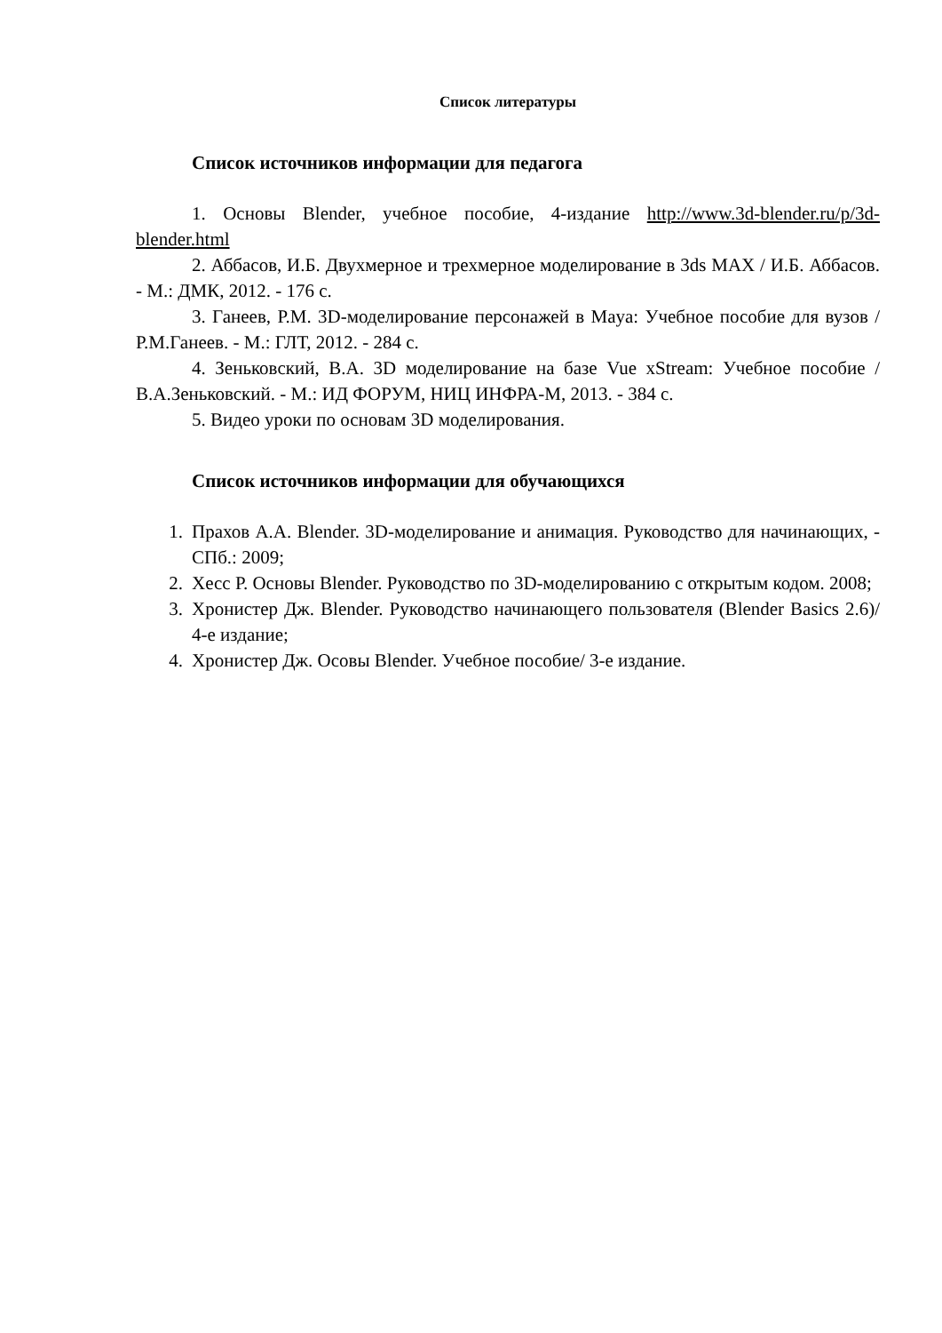Список литературы
Список источников информации для педагога
1. Основы Blender, учебное пособие, 4-издание http://www.3d-blender.ru/p/3d-blender.html
2. Аббасов, И.Б. Двухмерное и трехмерное моделирование в 3ds MAX / И.Б. Аббасов. - М.: ДМК, 2012. - 176 с.
3. Ганеев, Р.М. 3D-моделирование персонажей в Maya: Учебное пособие для вузов / Р.М.Ганеев. - М.: ГЛТ, 2012. - 284 с.
4. Зеньковский, В.А. 3D моделирование на базе Vue xStream: Учебное пособие / В.А.Зеньковский. - М.: ИД ФОРУМ, НИЦ ИНФРА-М, 2013. - 384 с.
5. Видео уроки по основам 3D моделирования.
Список источников информации для обучающихся
1. Прахов А.А. Blender. 3D-моделирование и анимация. Руководство для начинающих, - СПб.: 2009;
2. Хесс Р. Основы Blender. Руководство по 3D-моделированию с открытым кодом. 2008;
3. Хронистер Дж. Blender. Руководство начинающего пользователя (Blender Basics 2.6)/ 4-е издание;
4. Хронистер Дж. Осовы Blender. Учебное пособие/ 3-е издание.